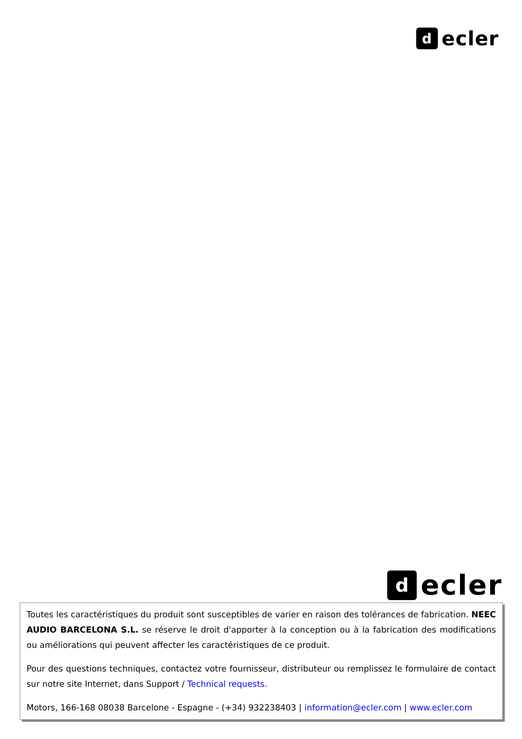d
ecler
d
ecler
Toutes les caractéristiques du produit sont susceptibles de varier en raison des tolérances de fabrication. NEEC AUDIO BARCELONA S.L. se réserve le droit d'apporter à la conception ou à la fabrication des modifications ou améliorations qui peuvent affecter les caractéristiques de ce produit.
Pour des questions techniques, contactez votre fournisseur, distributeur ou remplissez le formulaire de contact sur notre site Internet, dans Support / Technical requests.
Motors, 166-168 08038 Barcelone - Espagne - (+34) 932238403 | information@ecler.com | www.ecler.com